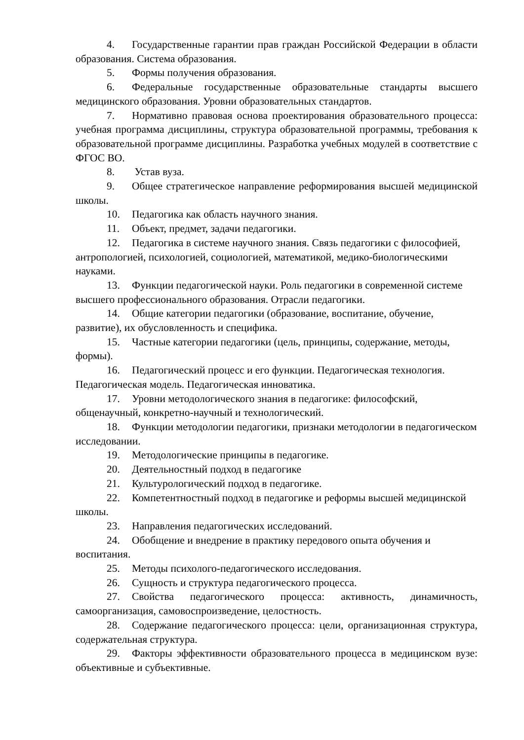4. Государственные гарантии прав граждан Российской Федерации в области образования. Система образования.
5. Формы получения образования.
6. Федеральные государственные образовательные стандарты высшего медицинского образования. Уровни образовательных стандартов.
7. Нормативно правовая основа проектирования образовательного процесса: учебная программа дисциплины, структура образовательной программы, требования к образовательной программе дисциплины. Разработка учебных модулей в соответствие с ФГОС ВО.
8. Устав вуза.
9. Общее стратегическое направление реформирования высшей медицинской школы.
10. Педагогика как область научного знания.
11. Объект, предмет, задачи педагогики.
12. Педагогика в системе научного знания. Связь педагогики с философией, антропологией, психологией, социологией, математикой, медико-биологическими науками.
13. Функции педагогической науки. Роль педагогики в современной системе высшего профессионального образования. Отрасли педагогики.
14. Общие категории педагогики (образование, воспитание, обучение, развитие), их обусловленность и специфика.
15. Частные категории педагогики (цель, принципы, содержание, методы, формы).
16. Педагогический процесс и его функции. Педагогическая технология. Педагогическая модель. Педагогическая инноватика.
17. Уровни методологического знания в педагогике: философский, общенаучный, конкретно-научный и технологический.
18. Функции методологии педагогики, признаки методологии в педагогическом исследовании.
19. Методологические принципы в педагогике.
20. Деятельностный подход в педагогике
21. Культурологический подход в педагогике.
22. Компетентностный подход в педагогике и реформы высшей медицинской школы.
23. Направления педагогических исследований.
24. Обобщение и внедрение в практику передового опыта обучения и воспитания.
25. Методы психолого-педагогического исследования.
26. Сущность и структура педагогического процесса.
27. Свойства педагогического процесса: активность, динамичность, самоорганизация, самовоспроизведение, целостность.
28. Содержание педагогического процесса: цели, организационная структура, содержательная структура.
29. Факторы эффективности образовательного процесса в медицинском вузе: объективные и субъективные.